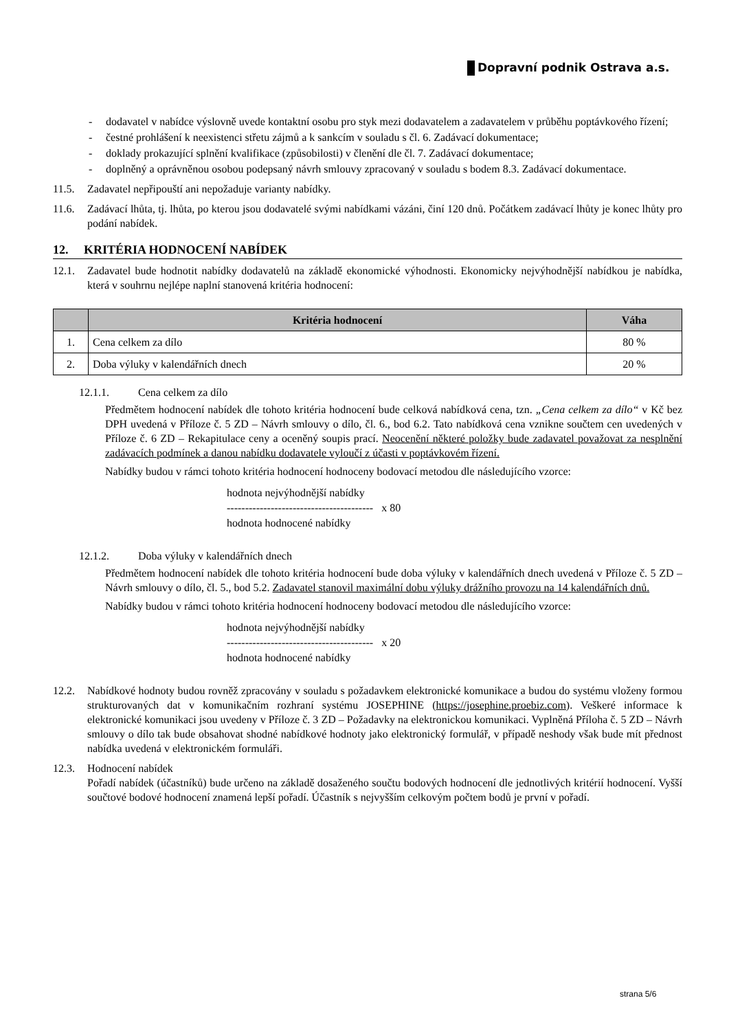Dopravní podnik Ostrava a.s.
- dodavatel v nabídce výslovně uvede kontaktní osobu pro styk mezi dodavatelem a zadavatelem v průběhu poptávkového řízení;
- čestné prohlášení k neexistenci střetu zájmů a k sankcím v souladu s čl. 6. Zadávací dokumentace;
- doklady prokazující splnění kvalifikace (způsobilosti) v členění dle čl. 7. Zadávací dokumentace;
- doplněný a oprávněnou osobou podepsaný návrh smlouvy zpracovaný v souladu s bodem 8.3. Zadávací dokumentace.
11.5. Zadavatel nepřipouští ani nepožaduje varianty nabídky.
11.6. Zadávací lhůta, tj. lhůta, po kterou jsou dodavatelé svými nabídkami vázáni, činí 120 dnů. Počátkem zadávací lhůty je konec lhůty pro podání nabídek.
12. KRITÉRIA HODNOCENÍ NABÍDEK
12.1. Zadavatel bude hodnotit nabídky dodavatelů na základě ekonomické výhodnosti. Ekonomicky nejvýhodnější nabídkou je nabídka, která v souhrnu nejlépe naplní stanovená kritéria hodnocení:
| | Kritéria hodnocení | Váha |
| --- | --- | --- |
| 1. | Cena celkem za dílo | 80 % |
| 2. | Doba výluky v kalendářních dnech | 20 % |
12.1.1. Cena celkem za dílo
Předmětem hodnocení nabídek dle tohoto kritéria hodnocení bude celková nabídková cena, tzn. „Cena celkem za dílo“ v Kč bez DPH uvedená v Příloze č. 5 ZD – Návrh smlouvy o dílo, čl. 6., bod 6.2. Tato nabídková cena vznikne součtem cen uvedených v Příloze č. 6 ZD – Rekapitulace ceny a oceněný soupis prací. Neocenění některé položky bude zadavatel považovat za nesplnění zadávacích podmínek a danou nabídku dodavatele vyloučí z účasti v poptávkovém řízení.
Nabídky budou v rámci tohoto kritéria hodnocení hodnoceny bodovací metodou dle následujícího vzorce:
hodnota nejvýhodnější nabídky
---------------------------------------- x 80
hodnota hodnocené nabídky
12.1.2. Doba výluky v kalendářních dnech
Předmětem hodnocení nabídek dle tohoto kritéria hodnocení bude doba výluky v kalendářních dnech uvedená v Příloze č. 5 ZD – Návrh smlouvy o dílo, čl. 5., bod 5.2. Zadavatel stanovil maximální dobu výluky drážního provozu na 14 kalendářních dnů.
Nabídky budou v rámci tohoto kritéria hodnocení hodnoceny bodovací metodou dle následujícího vzorce:
hodnota nejvýhodnější nabídky
---------------------------------------- x 20
hodnota hodnocené nabídky
12.2. Nabídkové hodnoty budou rovněž zpracovány v souladu s požadavkem elektronické komunikace a budou do systému vloženy formou strukturovaných dat v komunikačním rozhraní systému JOSEPHINE (https://josephine.proebiz.com). Veškeré informace k elektronické komunikaci jsou uvedeny v Příloze č. 3 ZD – Požadavky na elektronickou komunikaci. Vyplněná Příloha č. 5 ZD – Návrh smlouvy o dílo tak bude obsahovat shodné nabídkové hodnoty jako elektronický formulář, v případě neshody však bude mít přednost nabídka uvedená v elektronickém formuláři.
12.3. Hodnocení nabídek
Pořadí nabídek (účastníků) bude určeno na základě dosaženého součtu bodových hodnocení dle jednotlivých kritérií hodnocení. Vyšší součtové bodové hodnocení znamená lepší pořadí. Účastník s nejvyšším celkovým počtem bodů je první v pořadí.
strana 5/6